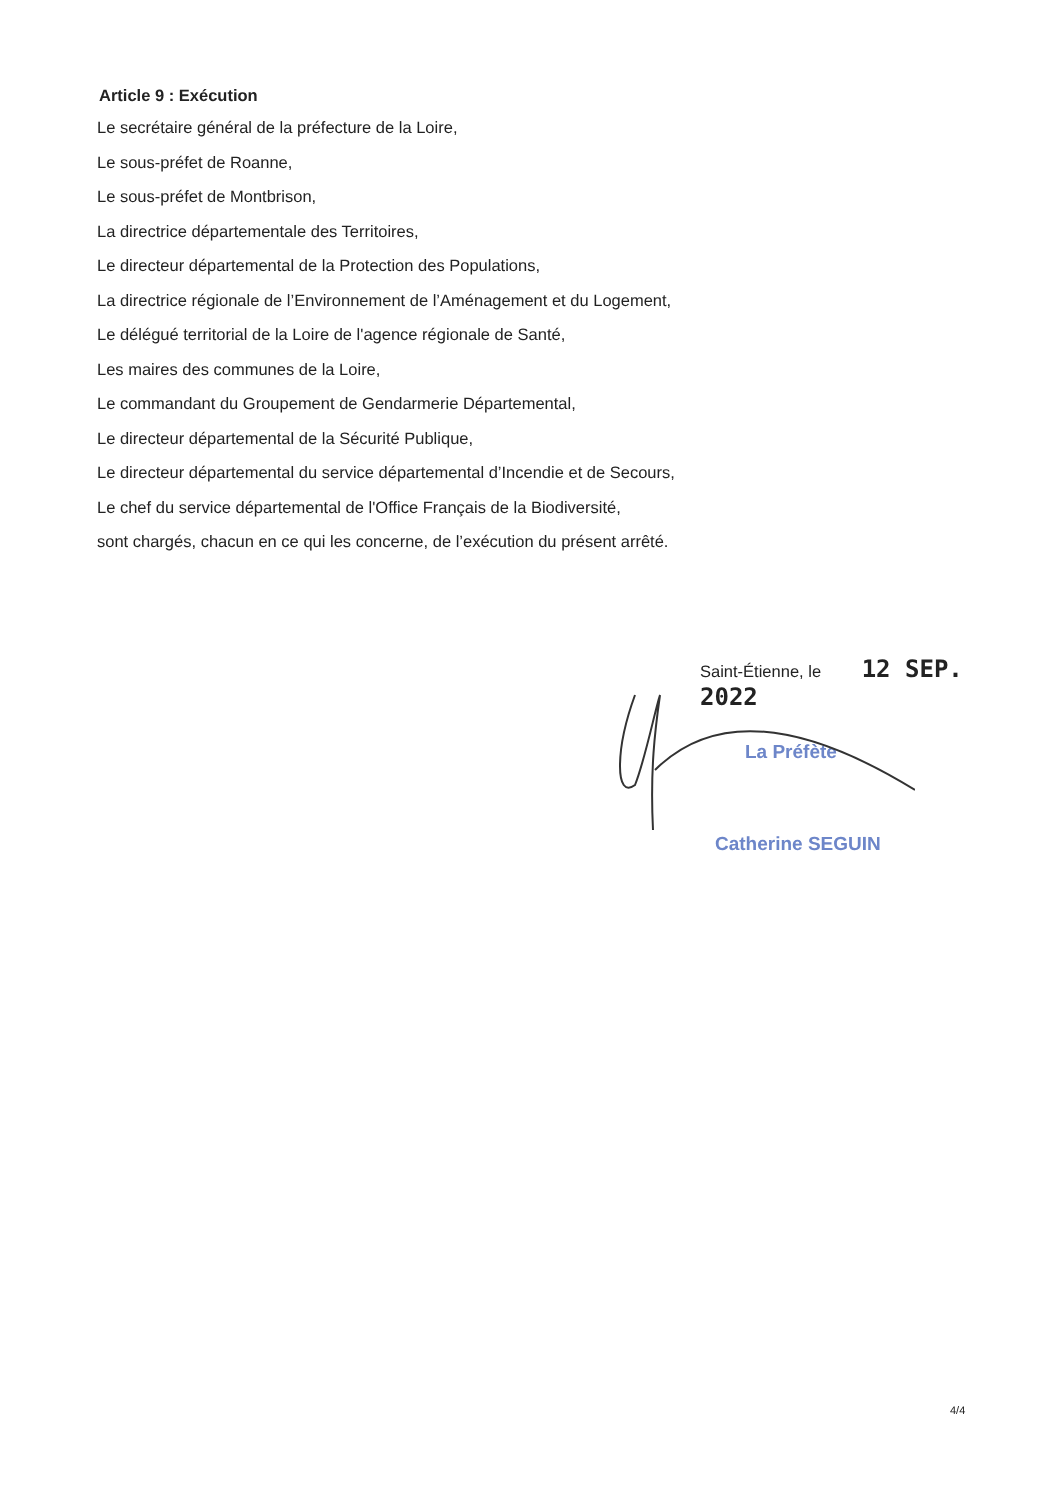Article 9 : Exécution
Le secrétaire général de la préfecture de la Loire,
Le sous-préfet de Roanne,
Le sous-préfet de Montbrison,
La directrice départementale des Territoires,
Le directeur départemental de la Protection des Populations,
La directrice régionale de l’Environnement de l’Aménagement et du Logement,
Le délégué territorial de la Loire de l'agence régionale de Santé,
Les maires des communes de la Loire,
Le commandant du Groupement de Gendarmerie Départemental,
Le directeur départemental de la Sécurité Publique,
Le directeur départemental du service départemental d’Incendie et de Secours,
Le chef du service départemental de l'Office Français de la Biodiversité,
sont chargés, chacun en ce qui les concerne, de l’exécution du présent arrêté.
Saint-Étienne, le 12 SEP. 2022
La Préfète
Catherine SEGUIN
4/4